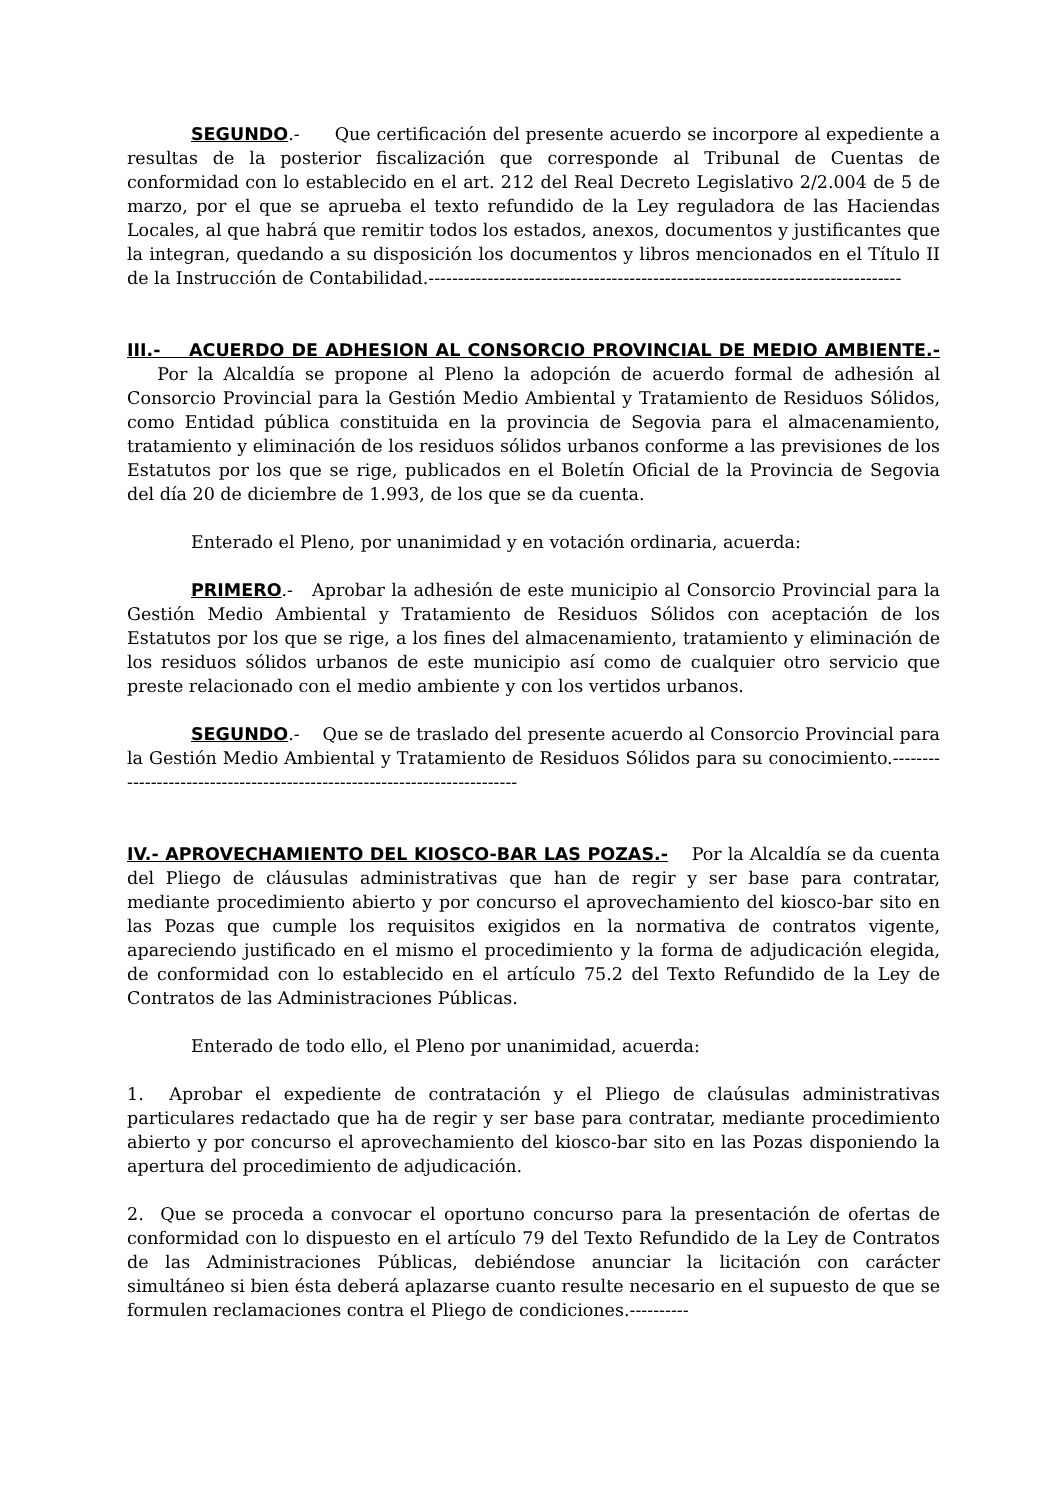SEGUNDO.- Que certificación del presente acuerdo se incorpore al expediente a resultas de la posterior fiscalización que corresponde al Tribunal de Cuentas de conformidad con lo establecido en el art. 212 del Real Decreto Legislativo 2/2.004 de 5 de marzo, por el que se aprueba el texto refundido de la Ley reguladora de las Haciendas Locales, al que habrá que remitir todos los estados, anexos, documentos y justificantes que la integran, quedando a su disposición los documentos y libros mencionados en el Título II de la Instrucción de Contabilidad.--------------------------------------------------------------------------------
III.- ACUERDO DE ADHESION AL CONSORCIO PROVINCIAL DE MEDIO AMBIENTE.- Por la Alcaldía se propone al Pleno la adopción de acuerdo formal de adhesión al Consorcio Provincial para la Gestión Medio Ambiental y Tratamiento de Residuos Sólidos, como Entidad pública constituida en la provincia de Segovia para el almacenamiento, tratamiento y eliminación de los residuos sólidos urbanos conforme a las previsiones de los Estatutos por los que se rige, publicados en el Boletín Oficial de la Provincia de Segovia del día 20 de diciembre de 1.993, de los que se da cuenta.
Enterado el Pleno, por unanimidad y en votación ordinaria, acuerda:
PRIMERO.- Aprobar la adhesión de este municipio al Consorcio Provincial para la Gestión Medio Ambiental y Tratamiento de Residuos Sólidos con aceptación de los Estatutos por los que se rige, a los fines del almacenamiento, tratamiento y eliminación de los residuos sólidos urbanos de este municipio así como de cualquier otro servicio que preste relacionado con el medio ambiente y con los vertidos urbanos.
SEGUNDO.- Que se de traslado del presente acuerdo al Consorcio Provincial para la Gestión Medio Ambiental y Tratamiento de Residuos Sólidos para su conocimiento.--------------------------------------------------------------------------
IV.- APROVECHAMIENTO DEL KIOSCO-BAR LAS POZAS.- Por la Alcaldía se da cuenta del Pliego de cláusulas administrativas que han de regir y ser base para contratar, mediante procedimiento abierto y por concurso el aprovechamiento del kiosco-bar sito en las Pozas que cumple los requisitos exigidos en la normativa de contratos vigente, apareciendo justificado en el mismo el procedimiento y la forma de adjudicación elegida, de conformidad con lo establecido en el artículo 75.2 del Texto Refundido de la Ley de Contratos de las Administraciones Públicas.
Enterado de todo ello, el Pleno por unanimidad, acuerda:
1. Aprobar el expediente de contratación y el Pliego de claúsulas administrativas particulares redactado que ha de regir y ser base para contratar, mediante procedimiento abierto y por concurso el aprovechamiento del kiosco-bar sito en las Pozas disponiendo la apertura del procedimiento de adjudicación.
2. Que se proceda a convocar el oportuno concurso para la presentación de ofertas de conformidad con lo dispuesto en el artículo 79 del Texto Refundido de la Ley de Contratos de las Administraciones Públicas, debiéndose anunciar la licitación con carácter simultáneo si bien ésta deberá aplazarse cuanto resulte necesario en el supuesto de que se formulen reclamaciones contra el Pliego de condiciones.----------